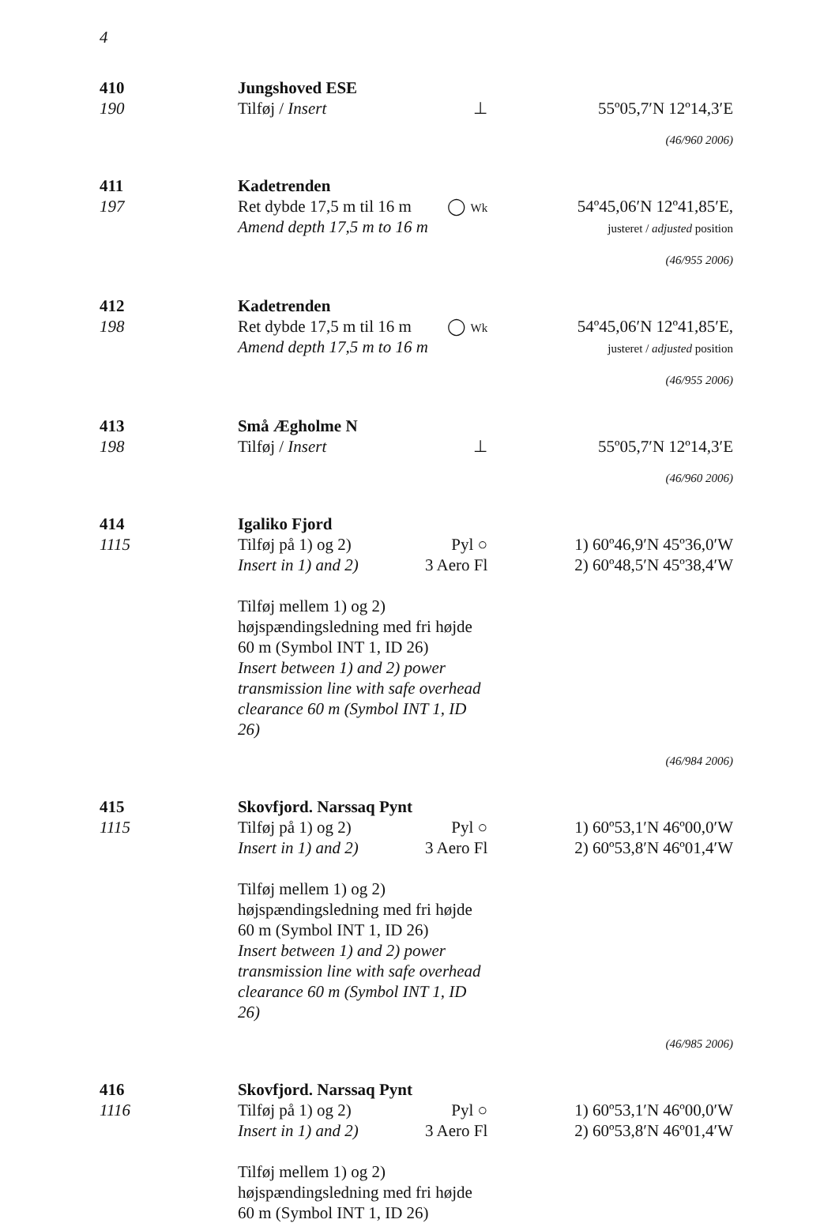4
410
190
Jungshoved ESE
Tilføj / Insert ⊥
55º05,7′N 12º14,3′E
(46/960 2006)
411
197
Kadetrenden
Ret dybde 17,5 m til 16 m ◯ Wk
Amend depth 17,5 m to 16 m
54º45,06′N 12º41,85′E,
justeret / adjusted position
(46/955 2006)
412
198
Kadetrenden
Ret dybde 17,5 m til 16 m ◯ Wk
Amend depth 17,5 m to 16 m
54º45,06′N 12º41,85′E,
justeret / adjusted position
(46/955 2006)
413
198
Små Ægholme N
Tilføj / Insert ⊥
55º05,7′N 12º14,3′E
(46/960 2006)
414
1115
Igaliko Fjord
Tilføj på 1) og 2) Pyl ○
Insert in 1) and 2) 3 Aero Fl
Tilføj mellem 1) og 2) højspændingsledning med fri højde 60 m (Symbol INT 1, ID 26)
Insert between 1) and 2) power transmission line with safe overhead clearance 60 m (Symbol INT 1, ID 26)
1) 60º46,9′N 45º36,0′W
2) 60º48,5′N 45º38,4′W
(46/984 2006)
415
1115
Skovfjord. Narssaq Pynt
Tilføj på 1) og 2) Pyl ○
Insert in 1) and 2) 3 Aero Fl
Tilføj mellem 1) og 2) højspændingsledning med fri højde 60 m (Symbol INT 1, ID 26)
Insert between 1) and 2) power transmission line with safe overhead clearance 60 m (Symbol INT 1, ID 26)
1) 60º53,1′N 46º00,0′W
2) 60º53,8′N 46º01,4′W
(46/985 2006)
416
1116
Skovfjord. Narssaq Pynt
Tilføj på 1) og 2) Pyl ○
Insert in 1) and 2) 3 Aero Fl
Tilføj mellem 1) og 2) højspændingsledning med fri højde 60 m (Symbol INT 1, ID 26)
1) 60º53,1′N 46º00,0′W
2) 60º53,8′N 46º01,4′W